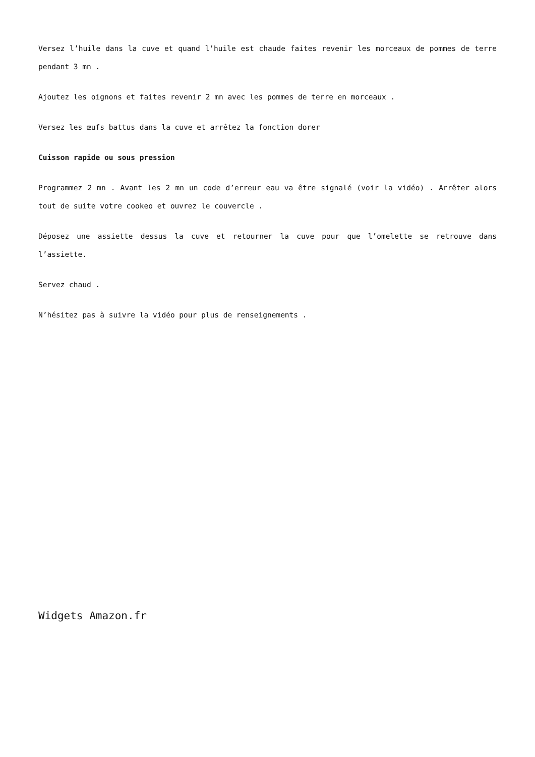Versez l’huile dans la cuve et quand l’huile est chaude faites revenir les morceaux de pommes de terre pendant 3 mn .
Ajoutez les oignons et faites revenir 2 mn avec les pommes de terre en morceaux .
Versez les œufs battus dans la cuve et arrêtez la fonction dorer
Cuisson rapide ou sous pression
Programmez 2 mn . Avant les 2 mn un code d’erreur eau va être signalé (voir la vidéo) . Arrêter alors tout de suite votre cookeo et ouvrez le couvercle .
Déposez une assiette dessus la cuve et retourner la cuve pour que l’omelette se retrouve dans l’assiette.
Servez chaud .
N’hésitez pas à suivre la vidéo pour plus de renseignements .
Widgets Amazon.fr